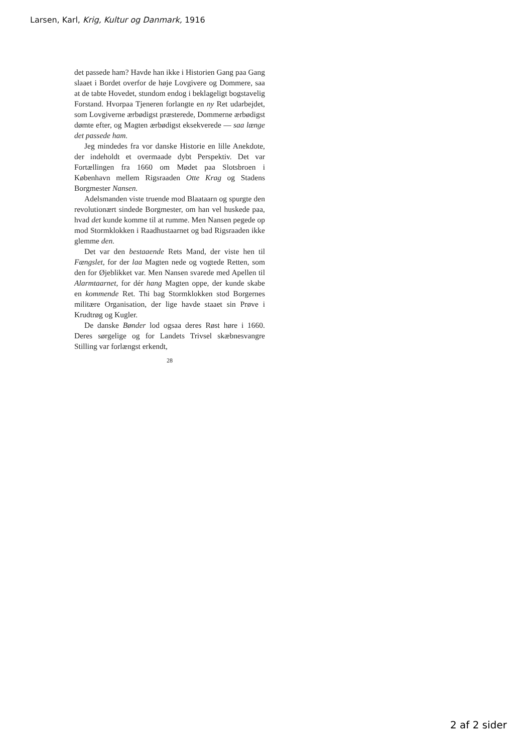Larsen, Karl, Krig, Kultur og Danmark, 1916
det passede ham? Havde han ikke i Historien Gang paa Gang slaaet i Bordet overfor de høje Lovgivere og Dommere, saa at de tabte Hovedet, stundom endog i beklageligt bogstavelig Forstand. Hvorpaa Tjeneren forlangte en ny Ret udarbejdet, som Lovgiverne ærbødigst præsterede, Dommerne ærbødigst dømte efter, og Magten ærbødigst eksekverede — saa længe det passede ham.
Jeg mindedes fra vor danske Historie en lille Anekdote, der indeholdt et overmaade dybt Perspektiv. Det var Fortællingen fra 1660 om Mødet paa Slotsbroen i København mellem Rigsraaden Otte Krag og Stadens Borgmester Nansen.
Adelsmanden viste truende mod Blaataarn og spurgte den revolutionært sindede Borgmester, om han vel huskede paa, hvad det kunde komme til at rumme. Men Nansen pegede op mod Stormklokken i Raadhustaarnet og bad Rigsraaden ikke glemme den.
Det var den bestaaende Rets Mand, der viste hen til Fængslet, for der laa Magten nede og vogtede Retten, som den for Øjeblikket var. Men Nansen svarede med Apellen til Alarmtaarnet, for dér hang Magten oppe, der kunde skabe en kommende Ret. Thi bag Stormklokken stod Borgernes militære Organisation, der lige havde staaet sin Prøve i Krudtrøg og Kugler.
De danske Bønder lod ogsaa deres Røst høre i 1660. Deres sørgelige og for Landets Trivsel skæbnesvangre Stilling var forlængst erkendt,
28
2 af 2 sider